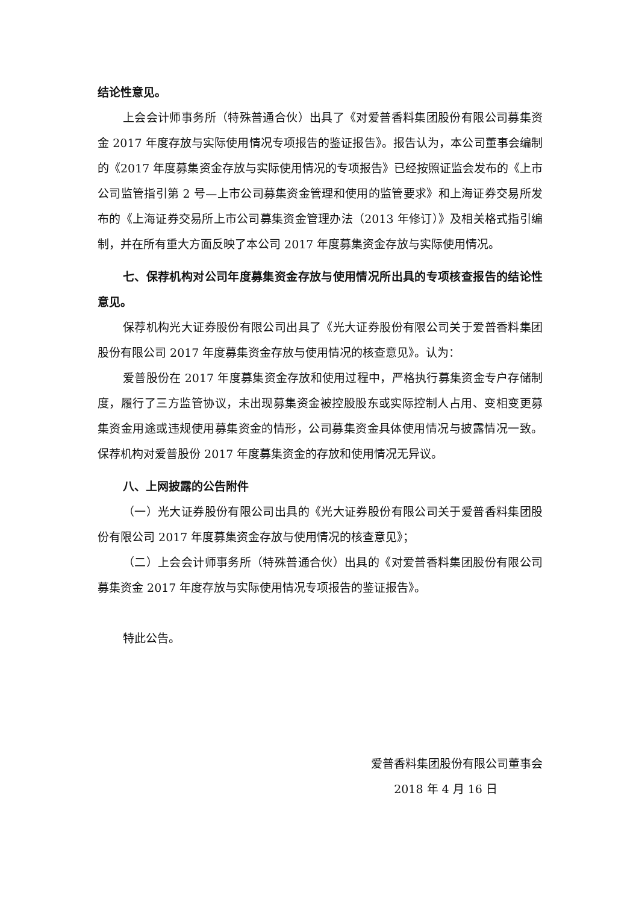结论性意见。
上会会计师事务所（特殊普通合伙）出具了《对爱普香料集团股份有限公司募集资金 2017 年度存放与实际使用情况专项报告的鉴证报告》。报告认为，本公司董事会编制的《2017 年度募集资金存放与实际使用情况的专项报告》已经按照证监会发布的《上市公司监管指引第 2 号—上市公司募集资金管理和使用的监管要求》和上海证券交易所发布的《上海证券交易所上市公司募集资金管理办法（2013 年修订）》及相关格式指引编制，并在所有重大方面反映了本公司 2017 年度募集资金存放与实际使用情况。
七、保荐机构对公司年度募集资金存放与使用情况所出具的专项核查报告的结论性意见。
保荐机构光大证券股份有限公司出具了《光大证券股份有限公司关于爱普香料集团股份有限公司 2017 年度募集资金存放与使用情况的核查意见》。认为：
爱普股份在 2017 年度募集资金存放和使用过程中，严格执行募集资金专户存储制度，履行了三方监管协议，未出现募集资金被控股股东或实际控制人占用、变相变更募集资金用途或违规使用募集资金的情形，公司募集资金具体使用情况与披露情况一致。保荐机构对爱普股份 2017 年度募集资金的存放和使用情况无异议。
八、上网披露的公告附件
（一）光大证券股份有限公司出具的《光大证券股份有限公司关于爱普香料集团股份有限公司 2017 年度募集资金存放与使用情况的核查意见》；
（二）上会会计师事务所（特殊普通合伙）出具的《对爱普香料集团股份有限公司募集资金 2017 年度存放与实际使用情况专项报告的鉴证报告》。
特此公告。
爱普香料集团股份有限公司董事会
2018 年 4 月 16 日